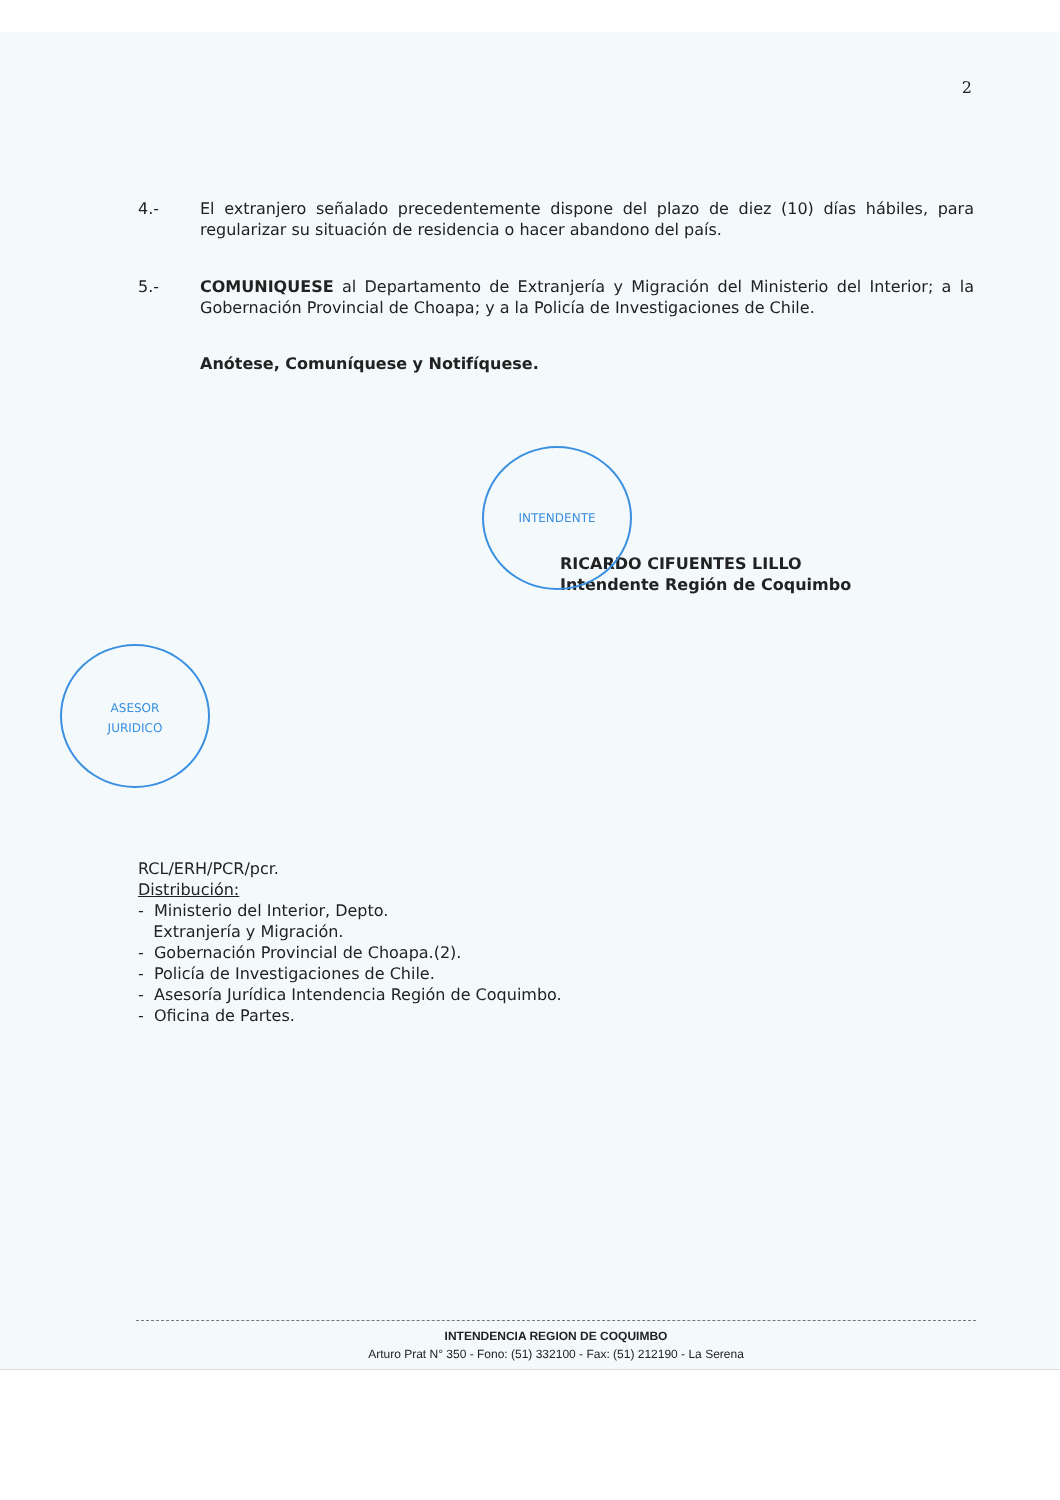2
4.- El extranjero señalado precedentemente dispone del plazo de diez (10) días hábiles, para regularizar su situación de residencia o hacer abandono del país.
5.- COMUNIQUESE al Departamento de Extranjería y Migración del Ministerio del Interior; a la Gobernación Provincial de Choapa; y a la Policía de Investigaciones de Chile.
Anótese, Comuníquese y Notifíquese.
RICARDO CIFUENTES LILLO
Intendente Región de Coquimbo
INTENDENTE
ASESOR
JURIDICO
RCL/ERH/PCR/pcr.
Distribución:
- Ministerio del Interior, Depto.
Extranjería y Migración.
- Gobernación Provincial de Choapa.(2).
- Policía de Investigaciones de Chile.
- Asesoría Jurídica Intendencia Región de Coquimbo.
- Oficina de Partes.
INTENDENCIA REGION DE COQUIMBO
Arturo Prat N° 350 - Fono: (51) 332100 - Fax: (51) 212190 - La Serena